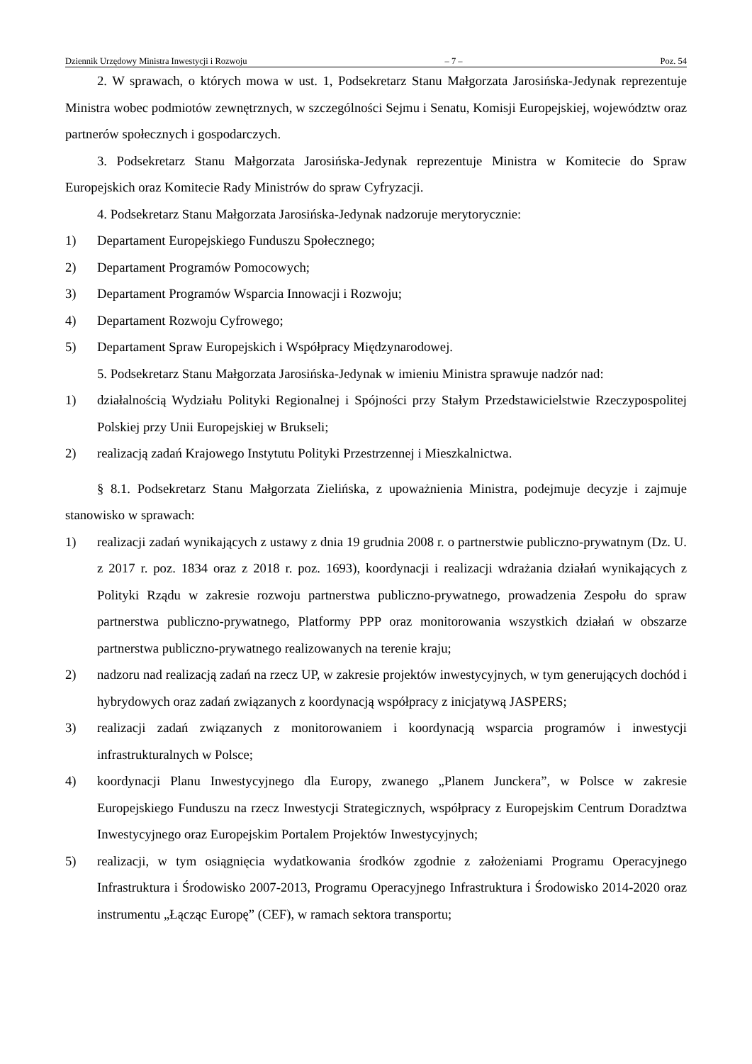Dziennik Urzędowy Ministra Inwestycji i Rozwoju – 7 – Poz. 54
2. W sprawach, o których mowa w ust. 1, Podsekretarz Stanu Małgorzata Jarosińska-Jedynak reprezentuje Ministra wobec podmiotów zewnętrznych, w szczególności Sejmu i Senatu, Komisji Europejskiej, województw oraz partnerów społecznych i gospodarczych.
3. Podsekretarz Stanu Małgorzata Jarosińska-Jedynak reprezentuje Ministra w Komitecie do Spraw Europejskich oraz Komitecie Rady Ministrów do spraw Cyfryzacji.
4. Podsekretarz Stanu Małgorzata Jarosińska-Jedynak nadzoruje merytorycznie:
1) Departament Europejskiego Funduszu Społecznego;
2) Departament Programów Pomocowych;
3) Departament Programów Wsparcia Innowacji i Rozwoju;
4) Departament Rozwoju Cyfrowego;
5) Departament Spraw Europejskich i Współpracy Międzynarodowej.
5. Podsekretarz Stanu Małgorzata Jarosińska-Jedynak w imieniu Ministra sprawuje nadzór nad:
1) działalnością Wydziału Polityki Regionalnej i Spójności przy Stałym Przedstawicielstwie Rzeczypospolitej Polskiej przy Unii Europejskiej w Brukseli;
2) realizacją zadań Krajowego Instytutu Polityki Przestrzennej i Mieszkalnictwa.
§ 8.1. Podsekretarz Stanu Małgorzata Zielińska, z upoważnienia Ministra, podejmuje decyzje i zajmuje stanowisko w sprawach:
1) realizacji zadań wynikających z ustawy z dnia 19 grudnia 2008 r. o partnerstwie publiczno-prywatnym (Dz. U. z 2017 r. poz. 1834 oraz z 2018 r. poz. 1693), koordynacji i realizacji wdrażania działań wynikających z Polityki Rządu w zakresie rozwoju partnerstwa publiczno-prywatnego, prowadzenia Zespołu do spraw partnerstwa publiczno-prywatnego, Platformy PPP oraz monitorowania wszystkich działań w obszarze partnerstwa publiczno-prywatnego realizowanych na terenie kraju;
2) nadzoru nad realizacją zadań na rzecz UP, w zakresie projektów inwestycyjnych, w tym generujących dochód i hybrydowych oraz zadań związanych z koordynacją współpracy z inicjatywą JASPERS;
3) realizacji zadań związanych z monitorowaniem i koordynacją wsparcia programów i inwestycji infrastrukturalnych w Polsce;
4) koordynacji Planu Inwestycyjnego dla Europy, zwanego „Planem Junckera”, w Polsce w zakresie Europejskiego Funduszu na rzecz Inwestycji Strategicznych, współpracy z Europejskim Centrum Doradztwa Inwestycyjnego oraz Europejskim Portalem Projektów Inwestycyjnych;
5) realizacji, w tym osiągnięcia wydatkowania środków zgodnie z założeniami Programu Operacyjnego Infrastruktura i Środowisko 2007-2013, Programu Operacyjnego Infrastruktura i Środowisko 2014-2020 oraz instrumentu „Łącząc Europę” (CEF), w ramach sektora transportu;